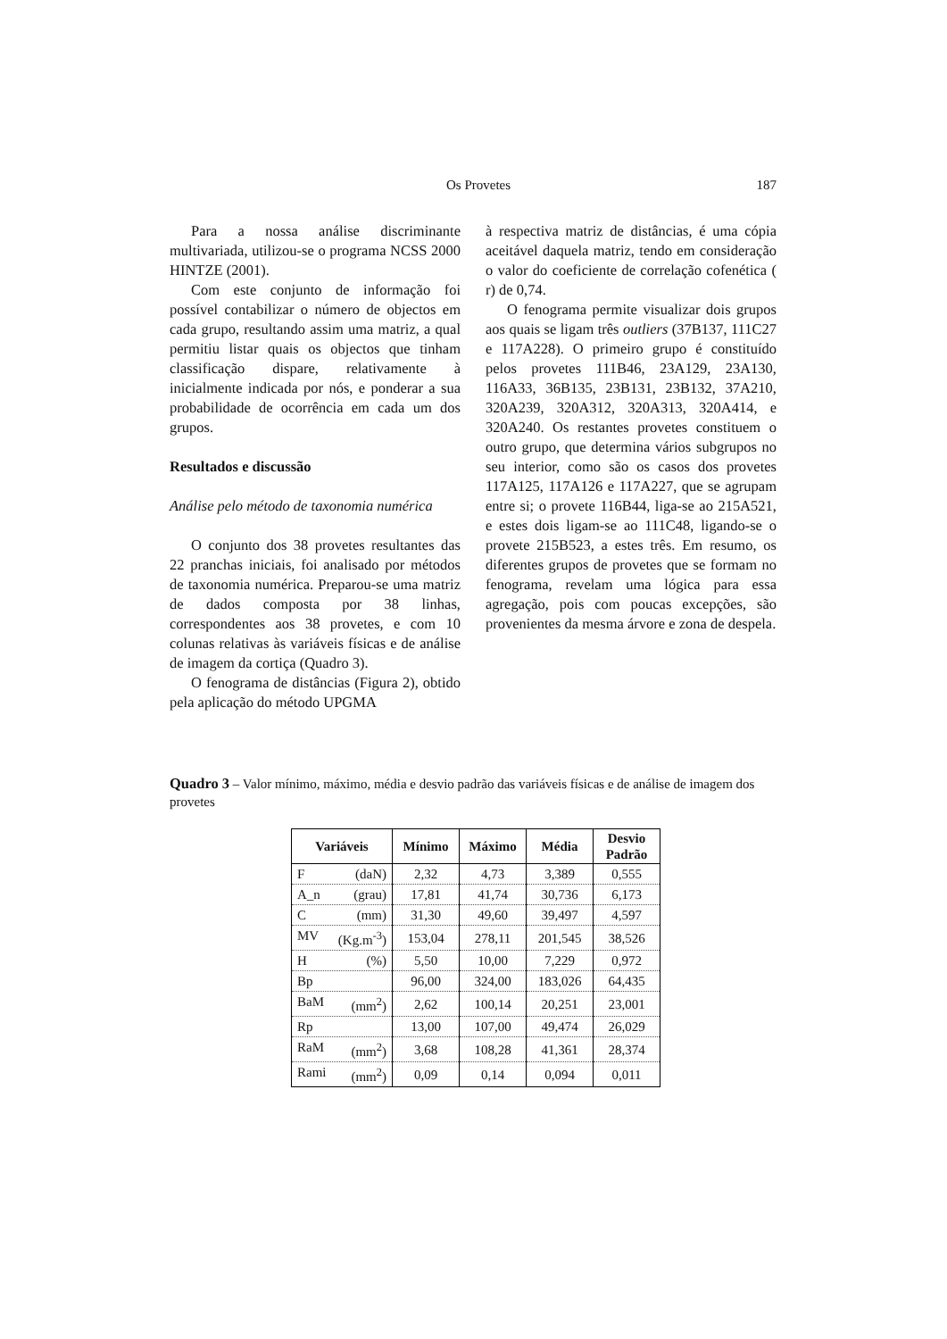Os Provetes 187
Para a nossa análise discriminante multivariada, utilizou-se o programa NCSS 2000 HINTZE (2001).
Com este conjunto de informação foi possível contabilizar o número de objectos em cada grupo, resultando assim uma matriz, a qual permitiu listar quais os objectos que tinham classificação dispare, relativamente à inicialmente indicada por nós, e ponderar a sua probabilidade de ocorrência em cada um dos grupos.
Resultados e discussão
Análise pelo método de taxonomia numérica
O conjunto dos 38 provetes resultantes das 22 pranchas iniciais, foi analisado por métodos de taxonomia numérica. Preparou-se uma matriz de dados composta por 38 linhas, correspondentes aos 38 provetes, e com 10 colunas relativas às variáveis físicas e de análise de imagem da cortiça (Quadro 3).
O fenograma de distâncias (Figura 2), obtido pela aplicação do método UPGMA
à respectiva matriz de distâncias, é uma cópia aceitável daquela matriz, tendo em consideração o valor do coeficiente de correlação cofenética ( r) de 0,74.
O fenograma permite visualizar dois grupos aos quais se ligam três outliers (37B137, 111C27 e 117A228). O primeiro grupo é constituído pelos provetes 111B46, 23A129, 23A130, 116A33, 36B135, 23B131, 23B132, 37A210, 320A239, 320A312, 320A313, 320A414, e 320A240. Os restantes provetes constituem o outro grupo, que determina vários subgrupos no seu interior, como são os casos dos provetes 117A125, 117A126 e 117A227, que se agrupam entre si; o provete 116B44, liga-se ao 215A521, e estes dois ligam-se ao 111C48, ligando-se o provete 215B523, a estes três. Em resumo, os diferentes grupos de provetes que se formam no fenograma, revelam uma lógica para essa agregação, pois com poucas excepções, são provenientes da mesma árvore e zona de despela.
Quadro 3 – Valor mínimo, máximo, média e desvio padrão das variáveis físicas e de análise de imagem dos provetes
| Variáveis | Mínimo | Máximo | Média | Desvio Padrão |
| --- | --- | --- | --- | --- |
| F (daN) | 2,32 | 4,73 | 3,389 | 0,555 |
| A_n (grau) | 17,81 | 41,74 | 30,736 | 6,173 |
| C (mm) | 31,30 | 49,60 | 39,497 | 4,597 |
| MV (Kg.m<sup>-3</sup>) | 153,04 | 278,11 | 201,545 | 38,526 |
| H (%) | 5,50 | 10,00 | 7,229 | 0,972 |
| Bp | 96,00 | 324,00 | 183,026 | 64,435 |
| BaM (mm<sup>2</sup>) | 2,62 | 100,14 | 20,251 | 23,001 |
| Rp | 13,00 | 107,00 | 49,474 | 26,029 |
| RaM (mm<sup>2</sup>) | 3,68 | 108,28 | 41,361 | 28,374 |
| Rami (mm<sup>2</sup>) | 0,09 | 0,14 | 0,094 | 0,011 |